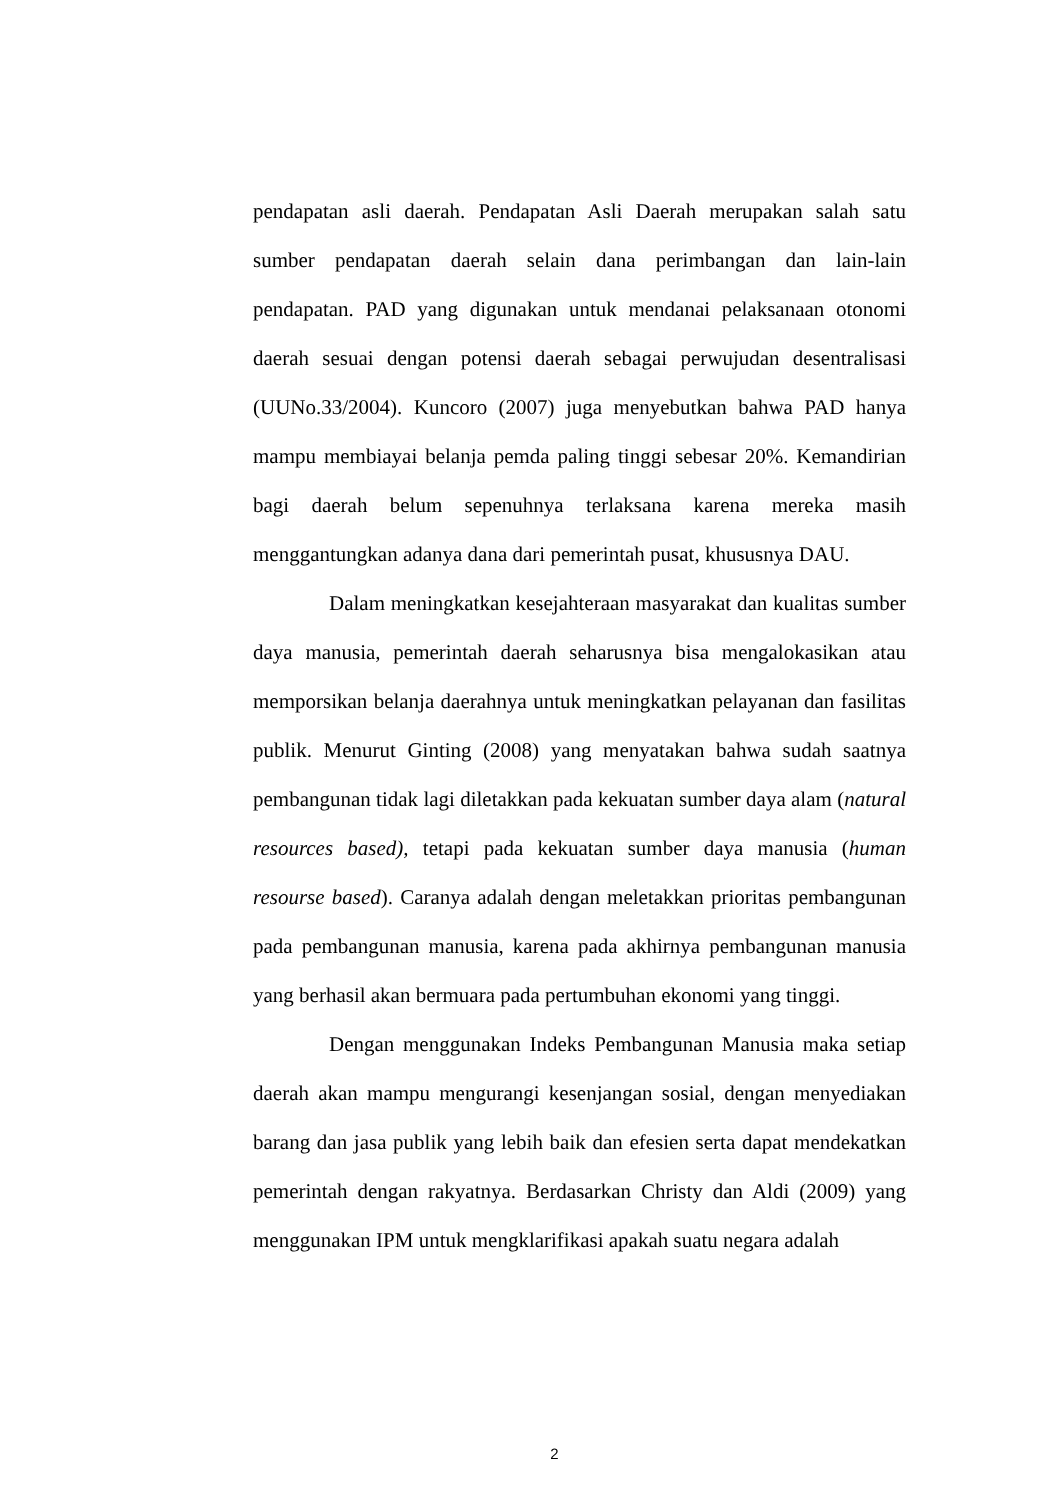pendapatan asli daerah. Pendapatan Asli Daerah merupakan salah satu sumber pendapatan daerah selain dana perimbangan dan lain-lain pendapatan. PAD yang digunakan untuk mendanai pelaksanaan otonomi daerah sesuai dengan potensi daerah sebagai perwujudan desentralisasi (UUNo.33/2004). Kuncoro (2007) juga menyebutkan bahwa PAD hanya mampu membiayai belanja pemda paling tinggi sebesar 20%. Kemandirian bagi daerah belum sepenuhnya terlaksana karena mereka masih menggantungkan adanya dana dari pemerintah pusat, khususnya DAU.
Dalam meningkatkan kesejahteraan masyarakat dan kualitas sumber daya manusia, pemerintah daerah seharusnya bisa mengalokasikan atau memporsikan belanja daerahnya untuk meningkatkan pelayanan dan fasilitas publik. Menurut Ginting (2008) yang menyatakan bahwa sudah saatnya pembangunan tidak lagi diletakkan pada kekuatan sumber daya alam (natural resources based), tetapi pada kekuatan sumber daya manusia (human resourse based). Caranya adalah dengan meletakkan prioritas pembangunan pada pembangunan manusia, karena pada akhirnya pembangunan manusia yang berhasil akan bermuara pada pertumbuhan ekonomi yang tinggi.
Dengan menggunakan Indeks Pembangunan Manusia maka setiap daerah akan mampu mengurangi kesenjangan sosial, dengan menyediakan barang dan jasa publik yang lebih baik dan efesien serta dapat mendekatkan pemerintah dengan rakyatnya. Berdasarkan Christy dan Aldi (2009) yang menggunakan IPM untuk mengklarifikasi apakah suatu negara adalah
2